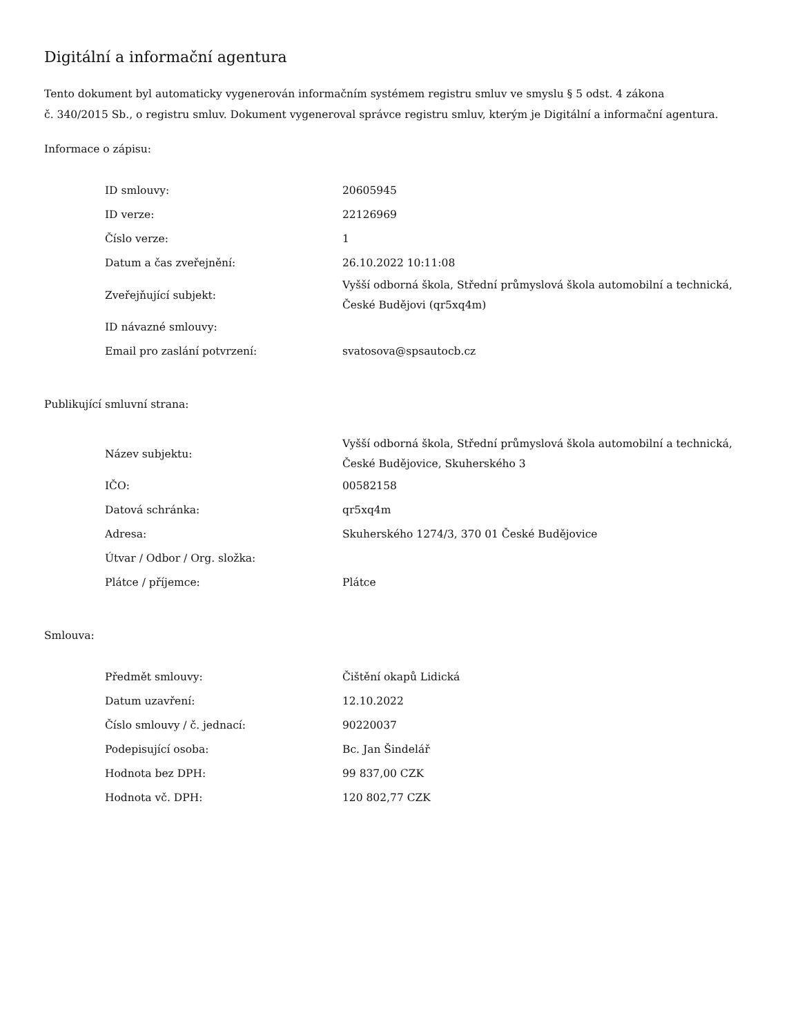Digitální a informační agentura
Tento dokument byl automaticky vygenerován informačním systémem registru smluv ve smyslu § 5 odst. 4 zákona
č. 340/2015 Sb., o registru smluv. Dokument vygeneroval správce registru smluv, kterým je Digitální a informační agentura.
Informace o zápisu:
| ID smlouvy: | 20605945 |
| ID verze: | 22126969 |
| Číslo verze: | 1 |
| Datum a čas zveřejnění: | 26.10.2022 10:11:08 |
| Zveřejňující subjekt: | Vyšší odborná škola, Střední průmyslová škola automobilní a technická, České Budějovi (qr5xq4m) |
| ID návazné smlouvy: | |
| Email pro zaslání potvrzení: | svatosova@spsautocb.cz |
Publikující smluvní strana:
| Název subjektu: | Vyšší odborná škola, Střední průmyslová škola automobilní a technická, České Budějovice, Skuherského 3 |
| IČO: | 00582158 |
| Datová schránka: | qr5xq4m |
| Adresa: | Skuherského 1274/3, 370 01 České Budějovice |
| Útvar / Odbor / Org. složka: | |
| Plátce / příjemce: | Plátce |
Smlouva:
| Předmět smlouvy: | Čištění okapů Lidická |
| Datum uzavření: | 12.10.2022 |
| Číslo smlouvy / č. jednací: | 90220037 |
| Podepisující osoba: | Bc. Jan Šindelář |
| Hodnota bez DPH: | 99 837,00 CZK |
| Hodnota vč. DPH: | 120 802,77 CZK |